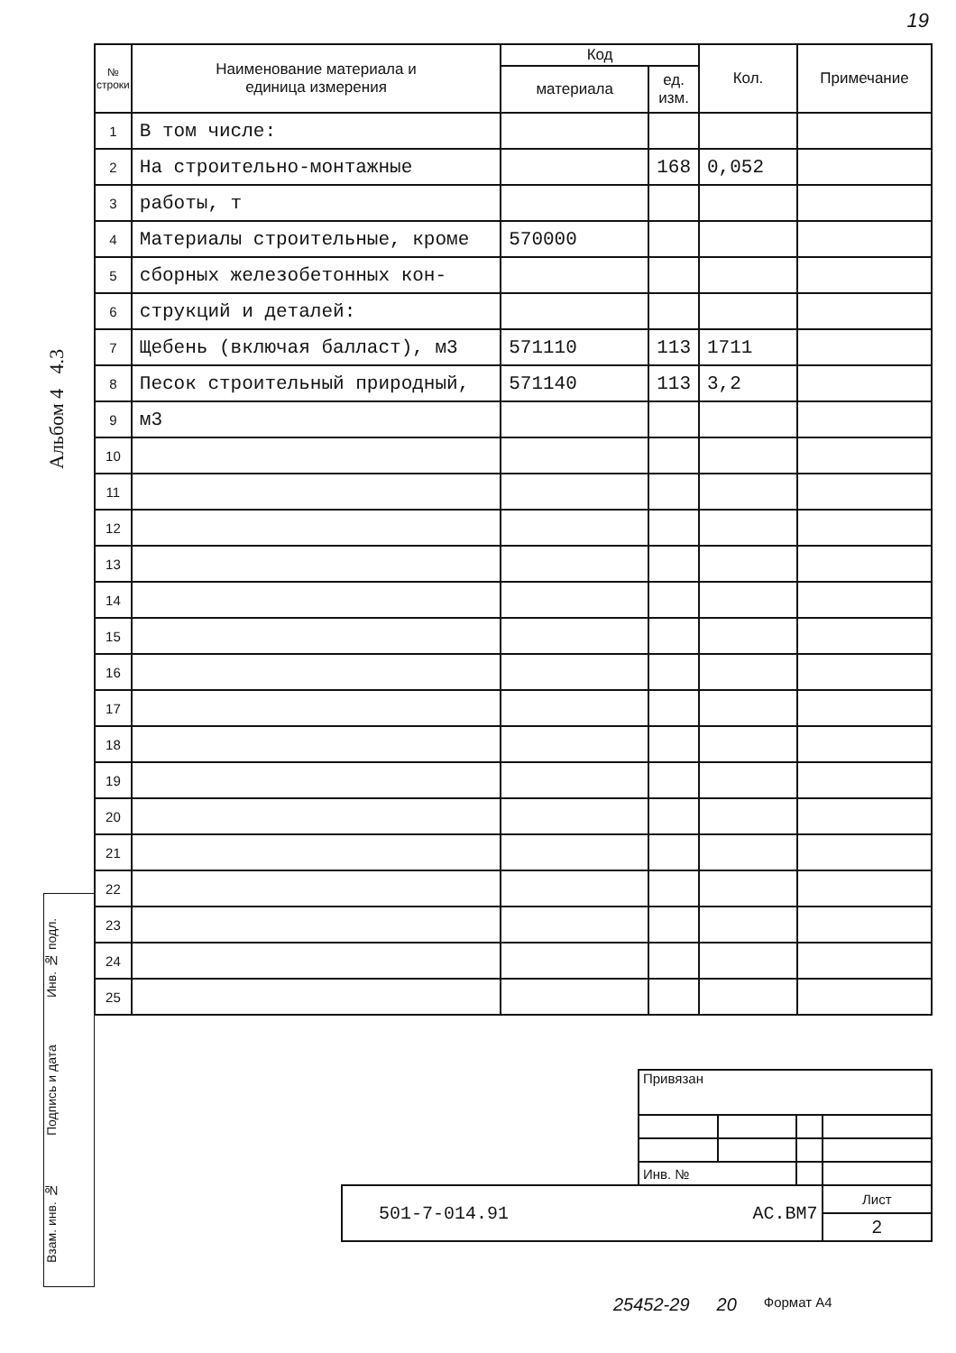19
Альбом 4 4.3
Взам. инв. № Подпись и дата Инв. № подл.
| № строки | Наименование материала и единица измерения | Код | | Кол. | Примечание |
| --- | --- | --- | --- | --- | --- |
| | | материала | ед. изм. | | |
| 1 | В том числе: | | | | |
| 2 | На строительно-монтажные | | 168 | 0,052 | |
| 3 | работы, т | | | | |
| 4 | Материалы строительные, кроме | 570000 | | | |
| 5 | сборных железобетонных кон- | | | | |
| 6 | струкций и деталей: | | | | |
| 7 | Щебень (включая балласт), м3 | 571110 | 113 | 1711 | |
| 8 | Песок строительный природный, | 571140 | 113 | 3,2 | |
| 9 | м3 | | | | |
| 10 | | | | | |
| 11 | | | | | |
| 12 | | | | | |
| 13 | | | | | |
| 14 | | | | | |
| 15 | | | | | |
| 16 | | | | | |
| 17 | | | | | |
| 18 | | | | | |
| 19 | | | | | |
| 20 | | | | | |
| 21 | | | | | |
| 22 | | | | | |
| 23 | | | | | |
| 24 | | | | | |
| 25 | | | | | |
| | Привязан | | | |
| | Инв. № | | | |
| 501-7-014.91 АС.ВМ7 | | | | Лист |
| | | | | 2 |
25452-29 20 Формат А4